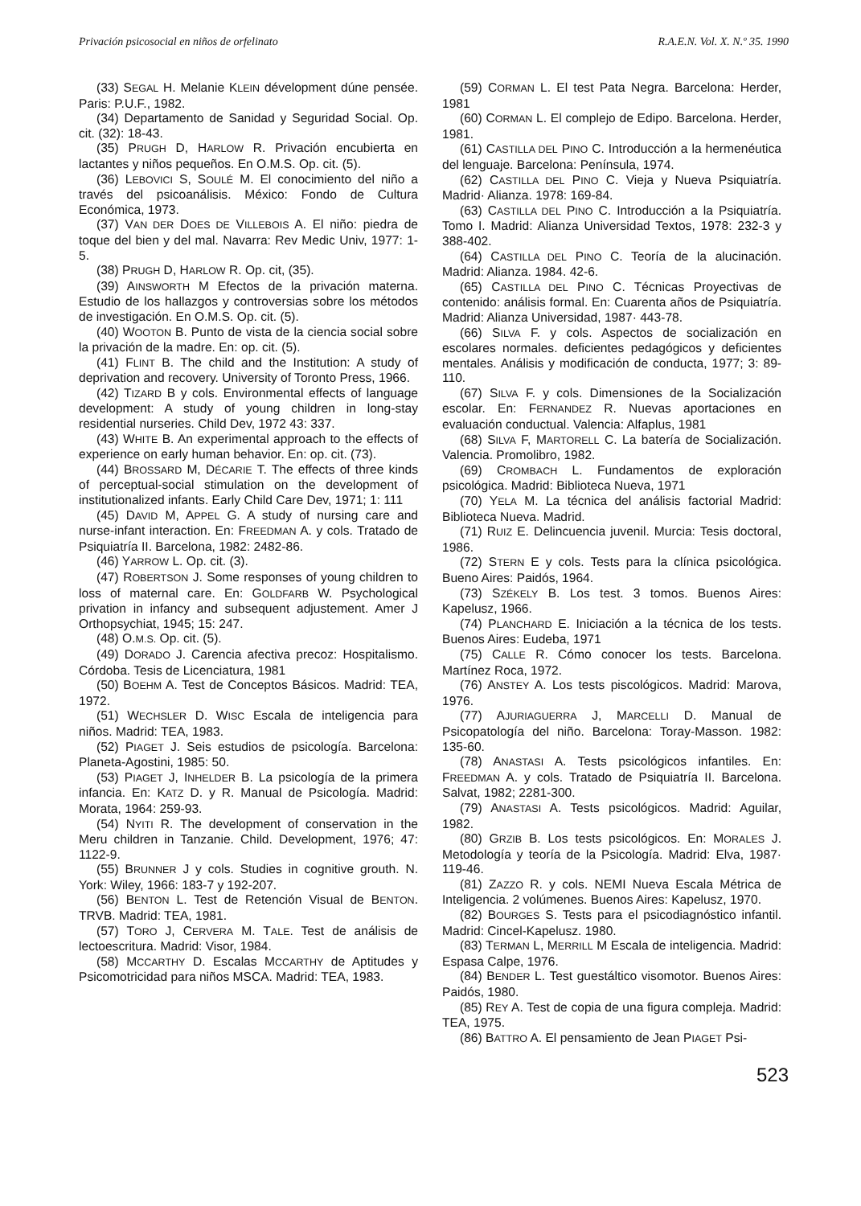Privación psicosocial en niños de orfelinato R.A.E.N. Vol. X. N.º 35. 1990
(33) SEGAL H. Melanie KLEIN dévelopment dúne pensée. Paris: P.U.F., 1982.
(34) Departamento de Sanidad y Seguridad Social. Op. cit. (32): 18-43.
(35) PRUGH D, HARLOW R. Privación encubierta en lactantes y niños pequeños. En O.M.S. Op. cit. (5).
(36) LEBOVICI S, SOULÉ M. El conocimiento del niño a través del psicoanálisis. México: Fondo de Cultura Económica, 1973.
(37) VAN DER DOES DE VILLEBOIS A. El niño: piedra de toque del bien y del mal. Navarra: Rev Medic Univ, 1977: 1-5.
(38) PRUGH D, HARLOW R. Op. cit, (35).
(39) AINSWORTH M Efectos de la privación materna. Estudio de los hallazgos y controversias sobre los métodos de investigación. En O.M.S. Op. cit. (5).
(40) WOOTON B. Punto de vista de la ciencia social sobre la privación de la madre. En: op. cit. (5).
(41) FLINT B. The child and the Institution: A study of deprivation and recovery. University of Toronto Press, 1966.
(42) TIZARD B y cols. Environmental effects of language development: A study of young children in long-stay residential nurseries. Child Dev, 1972 43: 337.
(43) WHITE B. An experimental approach to the effects of experience on early human behavior. En: op. cit. (73).
(44) BROSSARD M, DÉCARIE T. The effects of three kinds of perceptual-social stimulation on the development of institutionalized infants. Early Child Care Dev, 1971; 1: 111
(45) DAVID M, APPEL G. A study of nursing care and nurse-infant interaction. En: FREEDMAN A. y cols. Tratado de Psiquiatría II. Barcelona, 1982: 2482-86.
(46) YARROW L. Op. cit. (3).
(47) ROBERTSON J. Some responses of young children to loss of maternal care. En: GOLDFARB W. Psychological privation in infancy and subsequent adjustement. Amer J Orthopsychiat, 1945; 15: 247.
(48) O.M.S. Op. cit. (5).
(49) DORADO J. Carencia afectiva precoz: Hospitalismo. Córdoba. Tesis de Licenciatura, 1981
(50) BOEHM A. Test de Conceptos Básicos. Madrid: TEA, 1972.
(51) WECHSLER D. WISC Escala de inteligencia para niños. Madrid: TEA, 1983.
(52) PIAGET J. Seis estudios de psicología. Barcelona: Planeta-Agostini, 1985: 50.
(53) PIAGET J, INHELDER B. La psicología de la primera infancia. En: KATZ D. y R. Manual de Psicología. Madrid: Morata, 1964: 259-93.
(54) NYITI R. The development of conservation in the Meru children in Tanzanie. Child. Development, 1976; 47: 1122-9.
(55) BRUNNER J y cols. Studies in cognitive grouth. N. York: Wiley, 1966: 183-7 y 192-207.
(56) BENTON L. Test de Retención Visual de BENTON. TRVB. Madrid: TEA, 1981.
(57) TORO J, CERVERA M. TALE. Test de análisis de lectoescritura. Madrid: Visor, 1984.
(58) MCCARTHY D. Escalas MCCARTHY de Aptitudes y Psicomotricidad para niños MSCA. Madrid: TEA, 1983.
(59) CORMAN L. El test Pata Negra. Barcelona: Herder, 1981
(60) CORMAN L. El complejo de Edipo. Barcelona. Herder, 1981.
(61) CASTILLA DEL PINO C. Introducción a la hermenéutica del lenguaje. Barcelona: Península, 1974.
(62) CASTILLA DEL PINO C. Vieja y Nueva Psiquiatría. Madrid· Alianza. 1978: 169-84.
(63) CASTILLA DEL PINO C. Introducción a la Psiquiatría. Tomo I. Madrid: Alianza Universidad Textos, 1978: 232-3 y 388-402.
(64) CASTILLA DEL PINO C. Teoría de la alucinación. Madrid: Alianza. 1984. 42-6.
(65) CASTILLA DEL PINO C. Técnicas Proyectivas de contenido: análisis formal. En: Cuarenta años de Psiquiatría. Madrid: Alianza Universidad, 1987· 443-78.
(66) SILVA F. y cols. Aspectos de socialización en escolares normales. deficientes pedagógicos y deficientes mentales. Análisis y modificación de conducta, 1977; 3: 89-110.
(67) SILVA F. y cols. Dimensiones de la Socialización escolar. En: FERNANDEZ R. Nuevas aportaciones en evaluación conductual. Valencia: Alfaplus, 1981
(68) SILVA F, MARTORELL C. La batería de Socialización. Valencia. Promolibro, 1982.
(69) CROMBACH L. Fundamentos de exploración psicológica. Madrid: Biblioteca Nueva, 1971
(70) YELA M. La técnica del análisis factorial Madrid: Biblioteca Nueva. Madrid.
(71) RUIZ E. Delincuencia juvenil. Murcia: Tesis doctoral, 1986.
(72) STERN E y cols. Tests para la clínica psicológica. Bueno Aires: Paidós, 1964.
(73) SZÉKELY B. Los test. 3 tomos. Buenos Aires: Kapelusz, 1966.
(74) PLANCHARD E. Iniciación a la técnica de los tests. Buenos Aires: Eudeba, 1971
(75) CALLE R. Cómo conocer los tests. Barcelona. Martínez Roca, 1972.
(76) ANSTEY A. Los tests piscológicos. Madrid: Marova, 1976.
(77) AJURIAGUERRA J, MARCELLI D. Manual de Psicopatología del niño. Barcelona: Toray-Masson. 1982: 135-60.
(78) ANASTASI A. Tests psicológicos infantiles. En: FREEDMAN A. y cols. Tratado de Psiquiatría II. Barcelona. Salvat, 1982; 2281-300.
(79) ANASTASI A. Tests psicológicos. Madrid: Aguilar, 1982.
(80) GRZIB B. Los tests psicológicos. En: MORALES J. Metodología y teoría de la Psicología. Madrid: Elva, 1987· 119-46.
(81) ZAZZO R. y cols. NEMI Nueva Escala Métrica de Inteligencia. 2 volúmenes. Buenos Aires: Kapelusz, 1970.
(82) BOURGES S. Tests para el psicodiagnóstico infantil. Madrid: Cincel-Kapelusz. 1980.
(83) TERMAN L, MERRILL M Escala de inteligencia. Madrid: Espasa Calpe, 1976.
(84) BENDER L. Test guestáltico visomotor. Buenos Aires: Paidós, 1980.
(85) REY A. Test de copia de una figura compleja. Madrid: TEA, 1975.
(86) BATTRO A. El pensamiento de Jean PIAGET Psi-
523